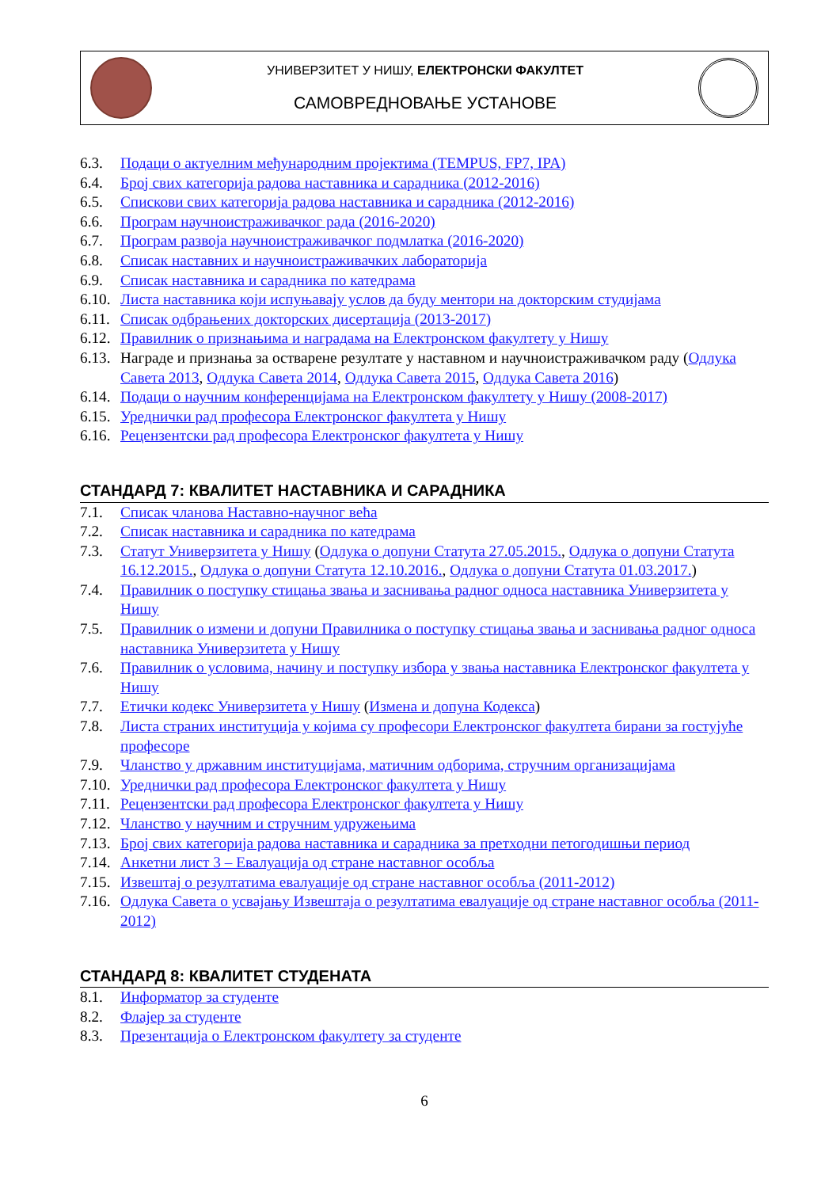УНИВЕРЗИТЕТ У НИШУ, ЕЛЕКТРОНСКИ ФАКУЛТЕТ
САМОВРЕДНОВАЊЕ УСТАНОВЕ
6.3. Подаци о актуелним међународним пројектима (TEMPUS, FP7, IPA)
6.4. Број свих категорија радова наставника и сарадника (2012-2016)
6.5. Спискови свих категорија радова наставника и сарадника (2012-2016)
6.6. Програм научноистраживачког рада (2016-2020)
6.7. Програм развоја научноистраживачког подмлатка (2016-2020)
6.8. Списак наставних и научноистраживачких лабораторија
6.9. Списак наставника и сарадника по катедрама
6.10. Листа наставника који испуњавају услов да буду ментори на докторским студијама
6.11. Списак одбрањених докторских дисертација (2013-2017)
6.12. Правилник о признањима и наградама на Електронском факултету у Нишу
6.13. Награде и признања за остварене резултате у наставном и научноистраживачком раду (Одлука Савета 2013, Одлука Савета 2014, Одлука Савета 2015, Одлука Савета 2016)
6.14. Подаци о научним конференцијама на Електронском факултету у Нишу (2008-2017)
6.15. Уреднички рад професора Електронског факултета у Нишу
6.16. Рецензентски рад професора Електронског факултета у Нишу
СТАНДАРД 7: КВАЛИТЕТ НАСТАВНИКА И САРАДНИКА
7.1. Списак чланова Наставно-научног већа
7.2. Списак наставника и сарадника по катедрама
7.3. Статут Универзитета у Нишу (Одлука о допуни Статута 27.05.2015., Одлука о допуни Статута 16.12.2015., Одлука о допуни Статута 12.10.2016., Одлука о допуни Статута 01.03.2017.)
7.4. Правилник о поступку стицања звања и заснивања радног односа наставника Универзитета у Нишу
7.5. Правилник о измени и допуни Правилника о поступку стицања звања и заснивања радног односа наставника Универзитета у Нишу
7.6. Правилник о условима, начину и поступку избора у звања наставника Електронског факултета у Нишу
7.7. Етички кодекс Универзитета у Нишу (Измена и допуна Кодекса)
7.8. Листа страних институција у којима су професори Електронског факултета бирани за гостујуће професоре
7.9. Чланство у државним институцијама, матичним одборима, стручним организацијама
7.10. Уреднички рад професора Електронског факултета у Нишу
7.11. Рецензентски рад професора Електронског факултета у Нишу
7.12. Чланство у научним и стручним удружењима
7.13. Број свих категорија радова наставника и сарадника за претходни петогодишњи период
7.14. Анкетни лист 3 – Евалуација од стране наставног особља
7.15. Извештај о резултатима евалуације од стране наставног особља (2011-2012)
7.16. Одлука Савета о усвајању Извештаја о резултатима евалуације од стране наставног особља (2011-2012)
СТАНДАРД 8: КВАЛИТЕТ СТУДЕНАТА
8.1. Информатор за студенте
8.2. Флајер за студенте
8.3. Презентација о Електронском факултету за студенте
6